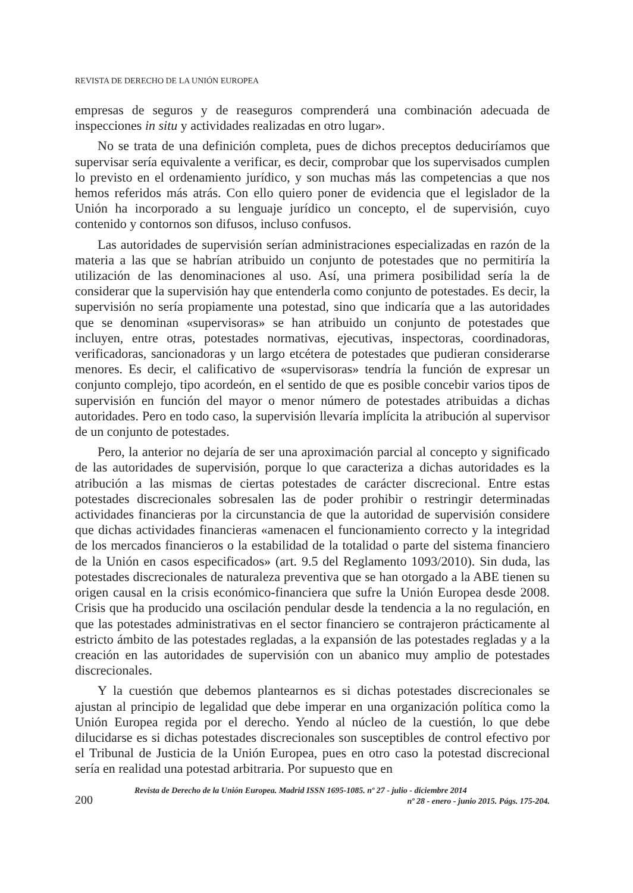REVISTA DE DERECHO DE LA UNIÓN EUROPEA
empresas de seguros y de reaseguros comprenderá una combinación adecuada de inspecciones in situ y actividades realizadas en otro lugar».
No se trata de una definición completa, pues de dichos preceptos deduciríamos que supervisar sería equivalente a verificar, es decir, comprobar que los supervisados cumplen lo previsto en el ordenamiento jurídico, y son muchas más las competencias a que nos hemos referidos más atrás. Con ello quiero poner de evidencia que el legislador de la Unión ha incorporado a su lenguaje jurídico un concepto, el de supervisión, cuyo contenido y contornos son difusos, incluso confusos.
Las autoridades de supervisión serían administraciones especializadas en razón de la materia a las que se habrían atribuido un conjunto de potestades que no permitiría la utilización de las denominaciones al uso. Así, una primera posibilidad sería la de considerar que la supervisión hay que entenderla como conjunto de potestades. Es decir, la supervisión no sería propiamente una potestad, sino que indicaría que a las autoridades que se denominan «supervisoras» se han atribuido un conjunto de potestades que incluyen, entre otras, potestades normativas, ejecutivas, inspectoras, coordinadoras, verificadoras, sancionadoras y un largo etcétera de potestades que pudieran considerarse menores. Es decir, el calificativo de «supervisoras» tendría la función de expresar un conjunto complejo, tipo acordeón, en el sentido de que es posible concebir varios tipos de supervisión en función del mayor o menor número de potestades atribuidas a dichas autoridades. Pero en todo caso, la supervisión llevaría implícita la atribución al supervisor de un conjunto de potestades.
Pero, la anterior no dejaría de ser una aproximación parcial al concepto y significado de las autoridades de supervisión, porque lo que caracteriza a dichas autoridades es la atribución a las mismas de ciertas potestades de carácter discrecional. Entre estas potestades discrecionales sobresalen las de poder prohibir o restringir determinadas actividades financieras por la circunstancia de que la autoridad de supervisión considere que dichas actividades financieras «amenacen el funcionamiento correcto y la integridad de los mercados financieros o la estabilidad de la totalidad o parte del sistema financiero de la Unión en casos especificados» (art. 9.5 del Reglamento 1093/2010). Sin duda, las potestades discrecionales de naturaleza preventiva que se han otorgado a la ABE tienen su origen causal en la crisis económico-financiera que sufre la Unión Europea desde 2008. Crisis que ha producido una oscilación pendular desde la tendencia a la no regulación, en que las potestades administrativas en el sector financiero se contrajeron prácticamente al estricto ámbito de las potestades regladas, a la expansión de las potestades regladas y a la creación en las autoridades de supervisión con un abanico muy amplio de potestades discrecionales.
Y la cuestión que debemos plantearnos es si dichas potestades discrecionales se ajustan al principio de legalidad que debe imperar en una organización política como la Unión Europea regida por el derecho. Yendo al núcleo de la cuestión, lo que debe dilucidarse es si dichas potestades discrecionales son susceptibles de control efectivo por el Tribunal de Justicia de la Unión Europea, pues en otro caso la potestad discrecional sería en realidad una potestad arbitraria. Por supuesto que en
200
Revista de Derecho de la Unión Europea. Madrid ISSN 1695-1085. nº 27 - julio - diciembre 2014
nº 28 - enero - junio 2015. Págs. 175-204.